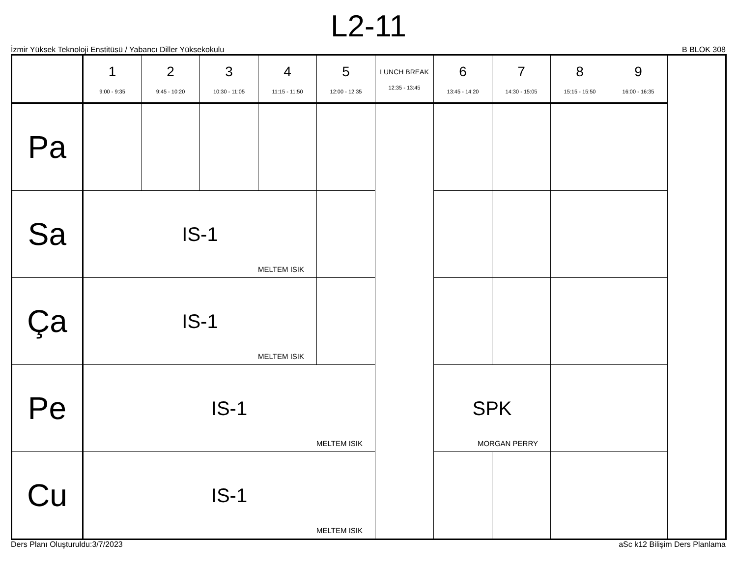L2-11
İzmir Yüksek Teknoloji Enstitüsü / Yabancı Diller Yüksekokulu B BLOK 308
| | 1 9:00 - 9:35 | 2 9:45 - 10:20 | 3 10:30 - 11:05 | 4 11:15 - 11:50 | 5 12:00 - 12:35 | LUNCH BREAK 12:35 - 13:45 | 6 13:45 - 14:20 | 7 14:30 - 15:05 | 8 15:15 - 15:50 | 9 16:00 - 16:35 |
| --- | --- | --- | --- | --- | --- | --- | --- | --- | --- | --- |
| Pa | | | | | | | | | | |
| Sa | IS-1 MELTEM ISIK | | | | | | | | | |
| Ça | IS-1 MELTEM ISIK | | | | | | | | | |
| Pe | IS-1 MELTEM ISIK | | | | | | SPK MORGAN PERRY | | | |
| Cu | IS-1 MELTEM ISIK | | | | | | | | | |
Ders Planı Oluşturuldu:3/7/2023 aSc k12 Bilişim Ders Planlama